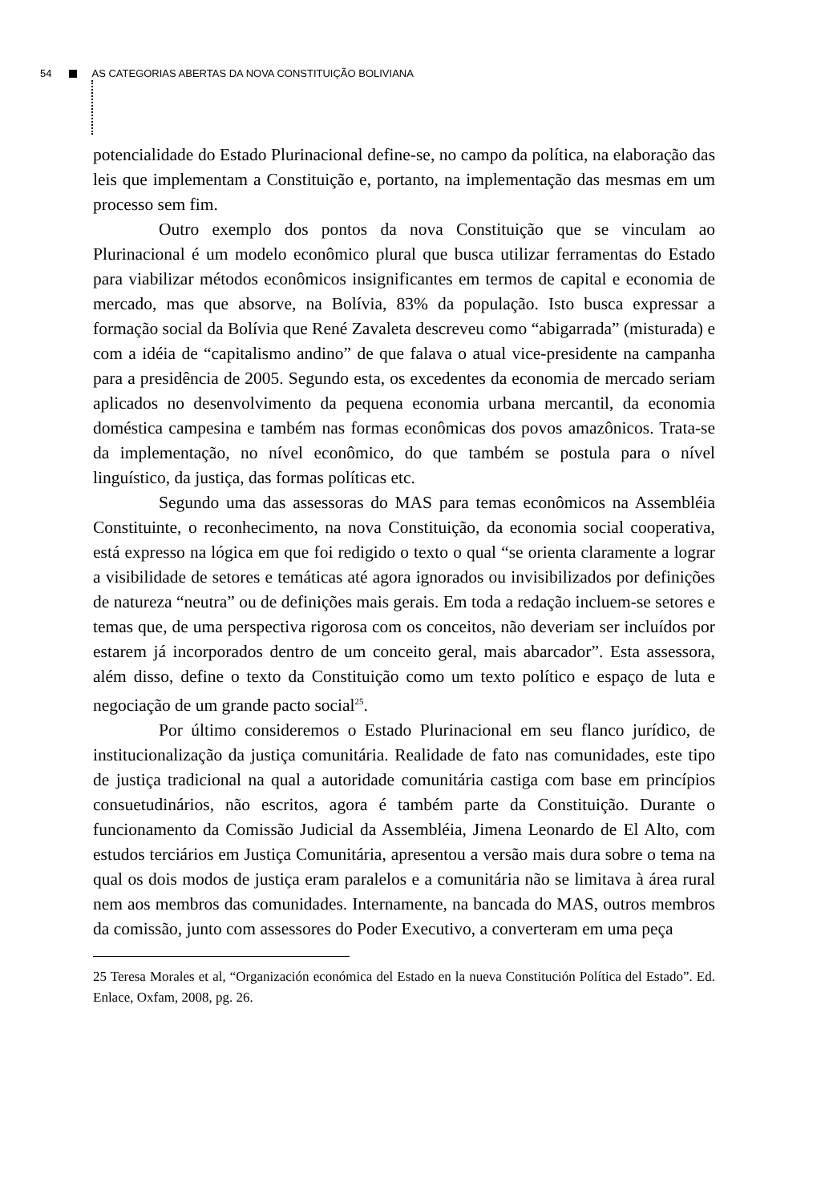54 AS CATEGORIAS ABERTAS DA NOVA CONSTITUIÇÃO BOLIVIANA
potencialidade do Estado Plurinacional define-se, no campo da política, na elaboração das leis que implementam a Constituição e, portanto, na implementação das mesmas em um processo sem fim.
Outro exemplo dos pontos da nova Constituição que se vinculam ao Plurinacional é um modelo econômico plural que busca utilizar ferramentas do Estado para viabilizar métodos econômicos insignificantes em termos de capital e economia de mercado, mas que absorve, na Bolívia, 83% da população. Isto busca expressar a formação social da Bolívia que René Zavaleta descreveu como “abigarrada” (misturada) e com a idéia de “capitalismo andino” de que falava o atual vice-presidente na campanha para a presidência de 2005. Segundo esta, os excedentes da economia de mercado seriam aplicados no desenvolvimento da pequena economia urbana mercantil, da economia doméstica campesina e também nas formas econômicas dos povos amazônicos. Trata-se da implementação, no nível econômico, do que também se postula para o nível linguístico, da justiça, das formas políticas etc.
Segundo uma das assessoras do MAS para temas econômicos na Assembléia Constituinte, o reconhecimento, na nova Constituição, da economia social cooperativa, está expresso na lógica em que foi redigido o texto o qual “se orienta claramente a lograr a visibilidade de setores e temáticas até agora ignorados ou invisibilizados por definições de natureza “neutra” ou de definições mais gerais. Em toda a redação incluem-se setores e temas que, de uma perspectiva rigorosa com os conceitos, não deveriam ser incluídos por estarem já incorporados dentro de um conceito geral, mais abarcador”. Esta assessora, além disso, define o texto da Constituição como um texto político e espaço de luta e negociação de um grande pacto social<sup>25</sup>.
Por último consideremos o Estado Plurinacional em seu flanco jurídico, de institucionalização da justiça comunitária. Realidade de fato nas comunidades, este tipo de justiça tradicional na qual a autoridade comunitária castiga com base em princípios consuetudinários, não escritos, agora é também parte da Constituição. Durante o funcionamento da Comissão Judicial da Assembléia, Jimena Leonardo de El Alto, com estudos terciários em Justiça Comunitária, apresentou a versão mais dura sobre o tema na qual os dois modos de justiça eram paralelos e a comunitária não se limitava à área rural nem aos membros das comunidades. Internamente, na bancada do MAS, outros membros da comissão, junto com assessores do Poder Executivo, a converteram em uma peça
25 Teresa Morales et al, “Organización económica del Estado en la nueva Constitución Política del Estado”. Ed. Enlace, Oxfam, 2008, pg. 26.